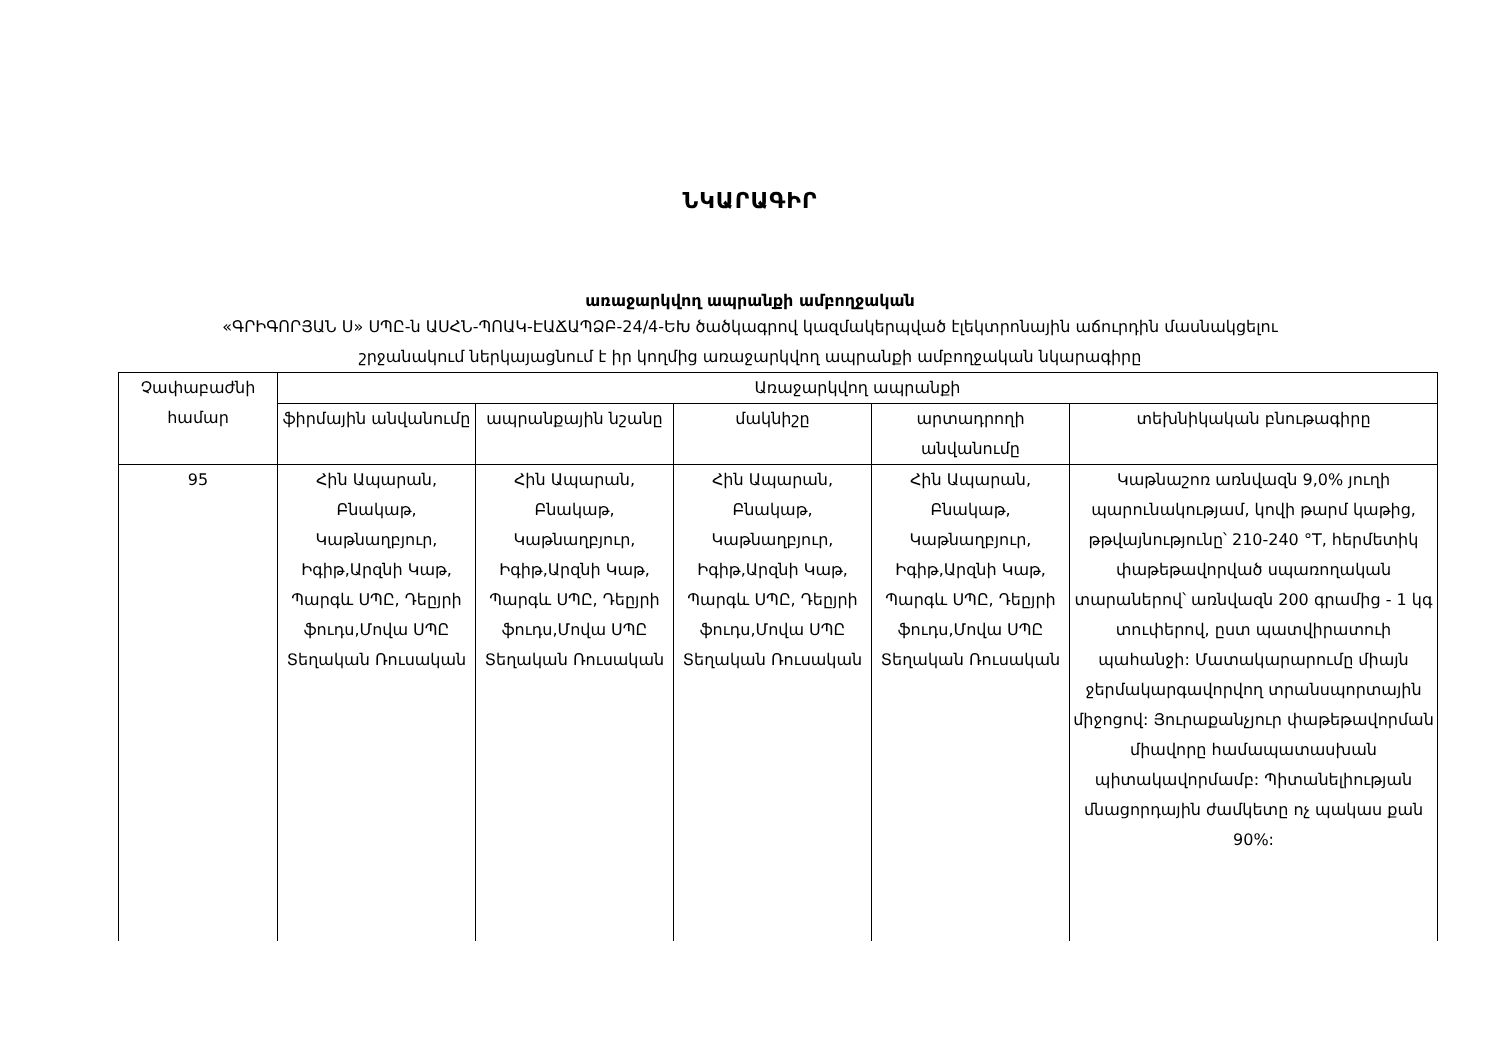ՆԿԱՐԱԳԻՐ
առաջարկվող ապրանքի ամբողջական
«ԳՐԻԳՈՐՅԱՆ Ս» ՍՊԸ-ն ԱՍՀՆ-ՊՈԱԿ-ԷԱՃԱՊՁԲ-24/4-ԵԽ ծածկագրով կազմակերպված էլեկտրոնային աճուրդին մասնակցելու
շրջանակում ներկայացնում է իր կողմից առաջարկվող ապրանքի ամբողջական նկարագիրը
| Չափաբաժնի համար | Առաջարկվող ապրանքի | | | | |
| --- | --- | --- | --- | --- | --- |
| | ֆիրմային անվանումը | ապրանքային նշանը | մակնիշը | արտադրողի անվանումը | տեխնիկական բնութագիրը |
| 95 | Հին Ապարան, Բնակաթ, Կաթնաղբյուր, Իգիթ,Արզնի Կաթ, Պարգև ՍՊԸ, Դեըյրի ֆուդս,Մովա ՍՊԸ Տեղական Ռուսական | Հին Ապարան, Բնակաթ, Կաթնաղբյուր, Իգիթ,Արզնի Կաթ, Պարգև ՍՊԸ, Դեըյրի ֆուդս,Մովա ՍՊԸ Տեղական Ռուսական | Հին Ապարան, Բնակաթ, Կաթնաղբյուր, Իգիթ,Արզնի Կաթ, Պարգև ՍՊԸ, Դեըյրի ֆուդս,Մովա ՍՊԸ Տեղական Ռուսական | Հին Ապարան, Բնակաթ, Կաթնաղբյուր, Իգիթ,Արզնի Կաթ, Պարգև ՍՊԸ, Դեըյրի ֆուդս,Մովա ՍՊԸ Տեղական Ռուսական | Կաթնաշոռ առնվազն 9,0% յուղի պարունակությամ, կովի թարմ կաթից, թթվայնությունը՝ 210-240 °T, հերմետիկ փաթեթավորված սպառողական տարաներով՝ առնվազն 200 գրամից - 1 կգ տուփերով, ըստ պատվիրատուի պահանջի: Մատակարարումը միայն ջերմակարգավորվող տրանսպորտային միջոցով: Յուրաքանչյուր փաթեթավորման միավորը համապատասխան պիտակավորմամբ: Պիտանելիության մնացորդային ժամկետը ոչ պակաս քան 90%: |